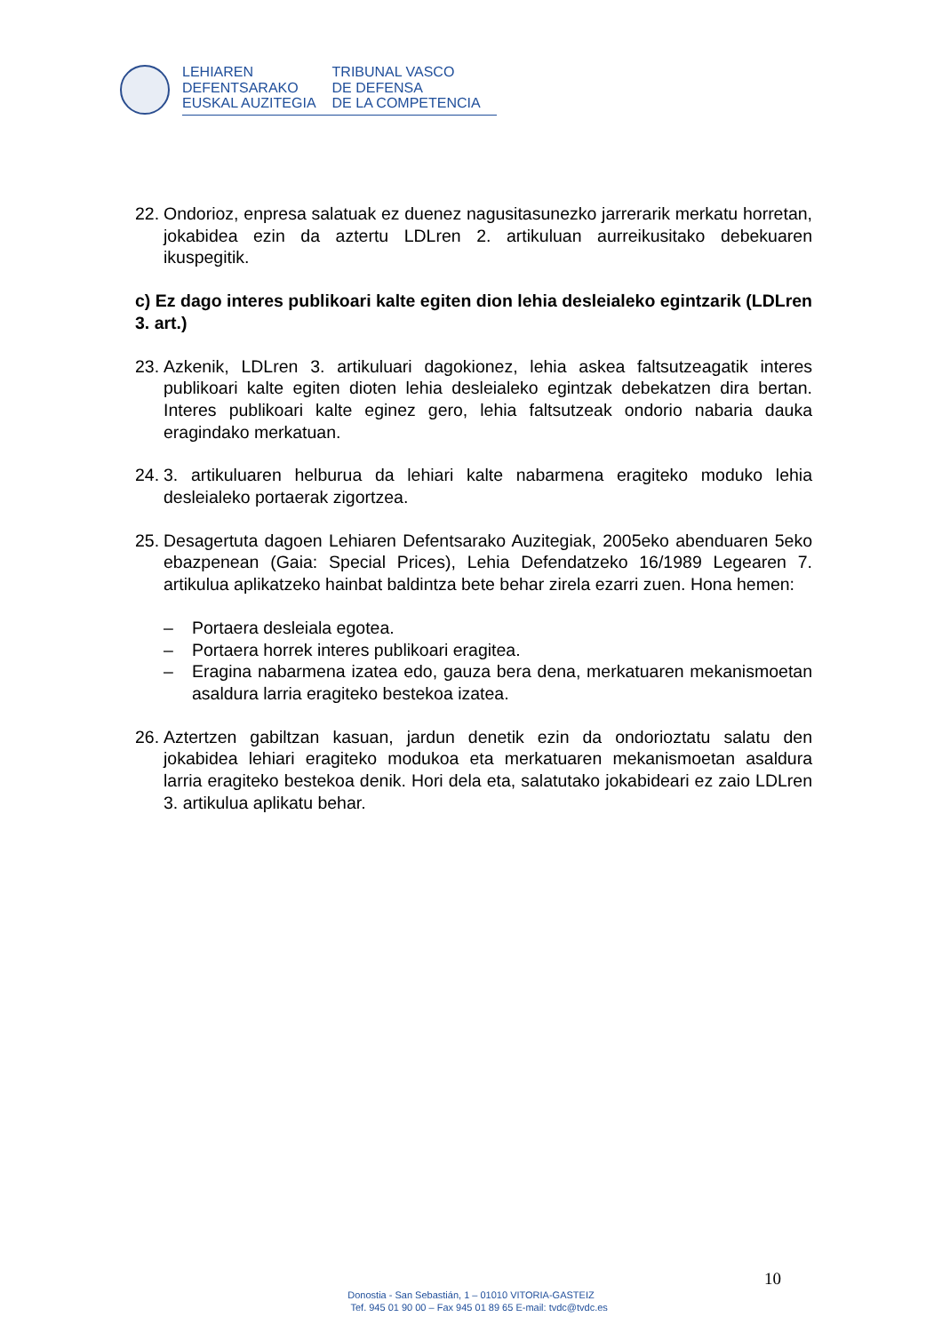LEHIAREN
DEFENTSARAKO
EUSKAL AUZITEGIA
TRIBUNAL VASCO
DE DEFENSA
DE LA COMPETENCIA
22.
Ondorioz, enpresa salatuak ez duenez nagusitasunezko jarrerarik merkatu horretan, jokabidea ezin da aztertu LDLren 2. artikuluan aurreikusitako debekuaren ikuspegitik.
c) Ez dago interes publikoari kalte egiten dion lehia desleialeko egintzarik (LDLren 3. art.)
23.
Azkenik, LDLren 3. artikuluari dagokionez, lehia askea faltsutzeagatik interes publikoari kalte egiten dioten lehia desleialeko egintzak debekatzen dira bertan. Interes publikoari kalte eginez gero, lehia faltsutzeak ondorio nabaria dauka eragindako merkatuan.
24.
3. artikuluaren helburua da lehiari kalte nabarmena eragiteko moduko lehia desleialeko portaerak zigortzea.
25.
Desagertuta dagoen Lehiaren Defentsarako Auzitegiak, 2005eko abenduaren 5eko ebazpenean (Gaia: Special Prices), Lehia Defendatzeko 16/1989 Legearen 7. artikulua aplikatzeko hainbat baldintza bete behar zirela ezarri zuen. Hona hemen:
– Portaera desleiala egotea.
– Portaera horrek interes publikoari eragitea.
– Eragina nabarmena izatea edo, gauza bera dena, merkatuaren mekanismoetan asaldura larria eragiteko bestekoa izatea.
26.
Aztertzen gabiltzan kasuan, jardun denetik ezin da ondorioztatu salatu den jokabidea lehiari eragiteko modukoa eta merkatuaren mekanismoetan asaldura larria eragiteko bestekoa denik. Hori dela eta, salatutako jokabideari ez zaio LDLren 3. artikulua aplikatu behar.
10
Donostia - San Sebastián, 1 – 01010 VITORIA-GASTEIZ
Tef. 945 01 90 00 – Fax 945 01 89 65 E-mail: tvdc@tvdc.es